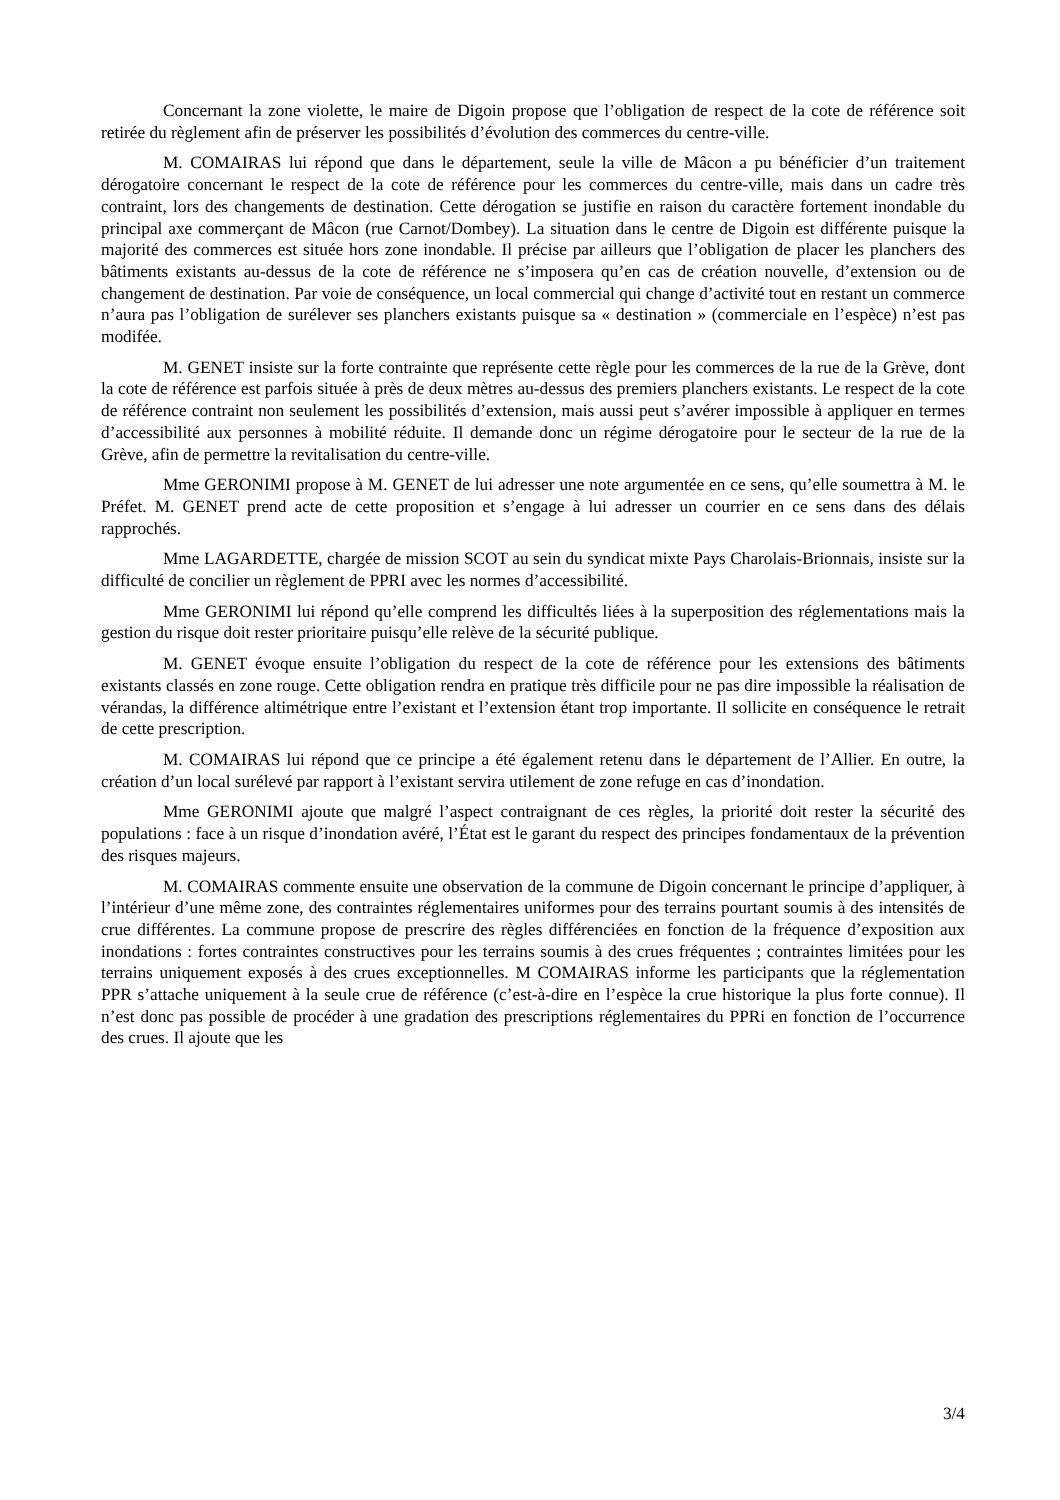Concernant la zone violette, le maire de Digoin propose que l’obligation de respect de la cote de référence soit retirée du règlement afin de préserver les possibilités d’évolution des commerces du centre-ville.
M. COMAIRAS lui répond que dans le département, seule la ville de Mâcon a pu bénéficier d’un traitement dérogatoire concernant le respect de la cote de référence pour les commerces du centre-ville, mais dans un cadre très contraint, lors des changements de destination. Cette dérogation se justifie en raison du caractère fortement inondable du principal axe commerçant de Mâcon (rue Carnot/Dombey). La situation dans le centre de Digoin est différente puisque la majorité des commerces est située hors zone inondable. Il précise par ailleurs que l’obligation de placer les planchers des bâtiments existants au-dessus de la cote de référence ne s’imposera qu’en cas de création nouvelle, d’extension ou de changement de destination. Par voie de conséquence, un local commercial qui change d’activité tout en restant un commerce n’aura pas l’obligation de surélever ses planchers existants puisque sa « destination » (commerciale en l’espèce) n’est pas modifée.
M. GENET insiste sur la forte contrainte que représente cette règle pour les commerces de la rue de la Grève, dont la cote de référence est parfois située à près de deux mètres au-dessus des premiers planchers existants. Le respect de la cote de référence contraint non seulement les possibilités d’extension, mais aussi peut s’avérer impossible à appliquer en termes d’accessibilité aux personnes à mobilité réduite. Il demande donc un régime dérogatoire pour le secteur de la rue de la Grève, afin de permettre la revitalisation du centre-ville.
Mme GERONIMI propose à M. GENET de lui adresser une note argumentée en ce sens, qu’elle soumettra à M. le Préfet. M. GENET prend acte de cette proposition et s’engage à lui adresser un courrier en ce sens dans des délais rapprochés.
Mme LAGARDETTE, chargée de mission SCOT au sein du syndicat mixte Pays Charolais-Brionnais, insiste sur la difficulté de concilier un règlement de PPRI avec les normes d’accessibilité.
Mme GERONIMI lui répond qu’elle comprend les difficultés liées à la superposition des réglementations mais la gestion du risque doit rester prioritaire puisqu’elle relève de la sécurité publique.
M. GENET évoque ensuite l’obligation du respect de la cote de référence pour les extensions des bâtiments existants classés en zone rouge. Cette obligation rendra en pratique très difficile pour ne pas dire impossible la réalisation de vérandas, la différence altimétrique entre l’existant et l’extension étant trop importante. Il sollicite en conséquence le retrait de cette prescription.
M. COMAIRAS lui répond que ce principe a été également retenu dans le département de l’Allier. En outre, la création d’un local surélevé par rapport à l’existant servira utilement de zone refuge en cas d’inondation.
Mme GERONIMI ajoute que malgré l’aspect contraignant de ces règles, la priorité doit rester la sécurité des populations : face à un risque d’inondation avéré, l’État est le garant du respect des principes fondamentaux de la prévention des risques majeurs.
M. COMAIRAS commente ensuite une observation de la commune de Digoin concernant le principe d’appliquer, à l’intérieur d’une même zone, des contraintes réglementaires uniformes pour des terrains pourtant soumis à des intensités de crue différentes. La commune propose de prescrire des règles différenciées en fonction de la fréquence d’exposition aux inondations : fortes contraintes constructives pour les terrains soumis à des crues fréquentes ; contraintes limitées pour les terrains uniquement exposés à des crues exceptionnelles. M COMAIRAS informe les participants que la réglementation PPR s’attache uniquement à la seule crue de référence (c’est-à-dire en l’espèce la crue historique la plus forte connue). Il n’est donc pas possible de procéder à une gradation des prescriptions réglementaires du PPRi en fonction de l’occurrence des crues. Il ajoute que les
3/4